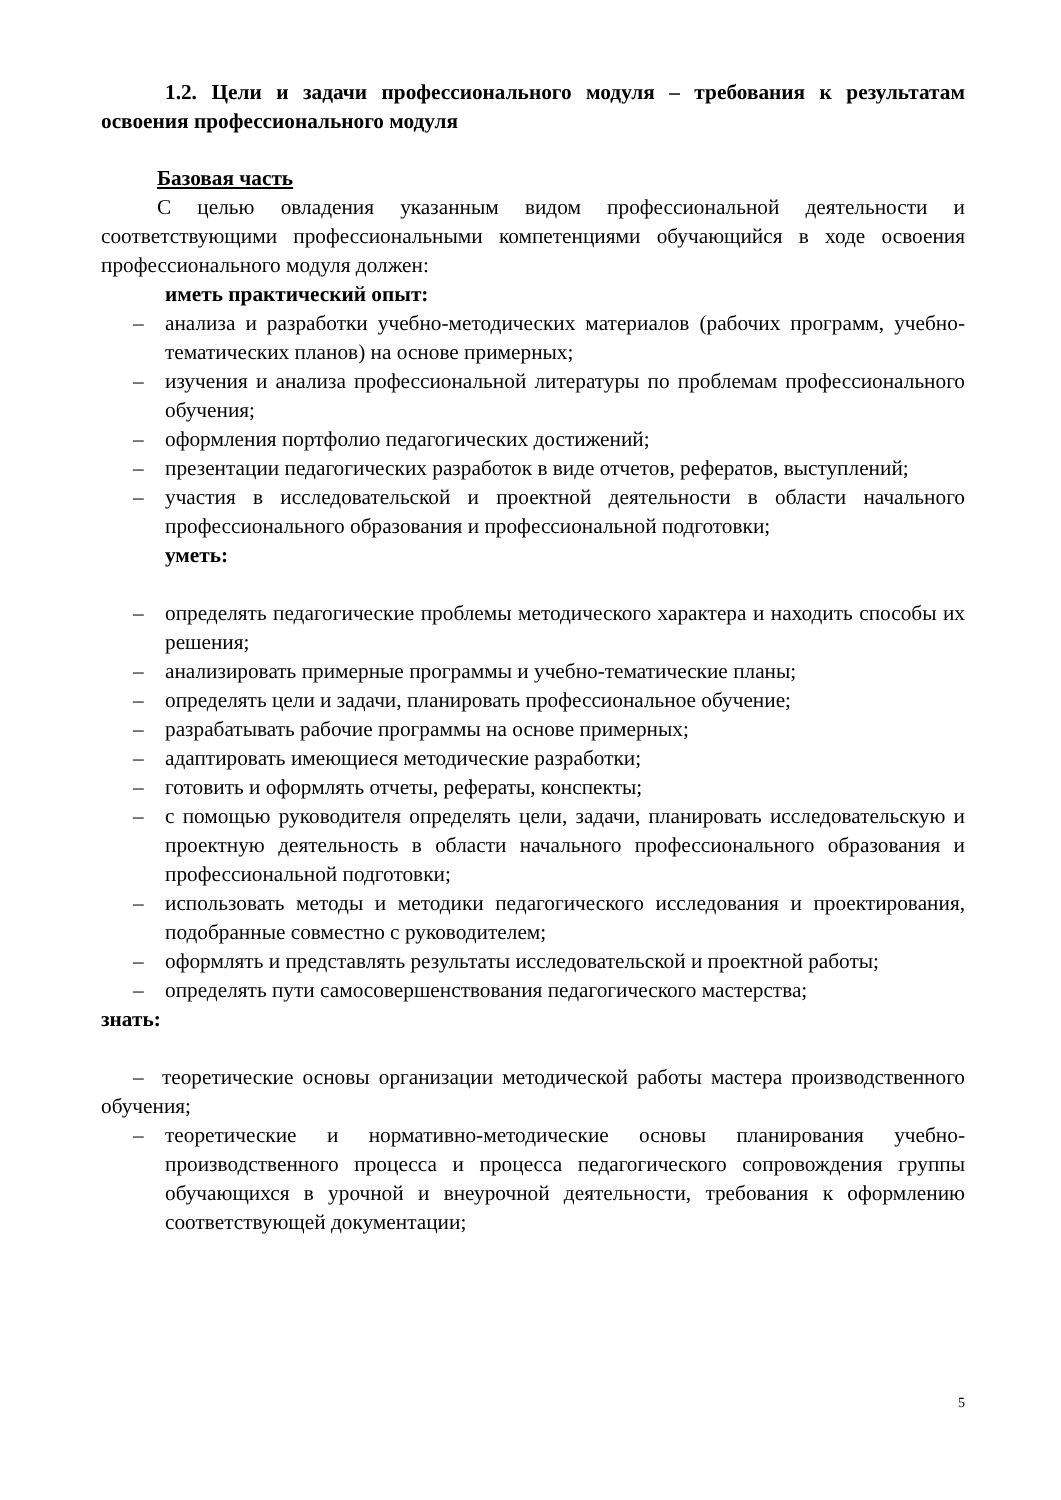1.2. Цели и задачи профессионального модуля – требования к результатам освоения профессионального модуля
Базовая часть
С целью овладения указанным видом профессиональной деятельности и соответствующими профессиональными компетенциями обучающийся в ходе освоения профессионального модуля должен:
иметь практический опыт:
– анализа и разработки учебно-методических материалов (рабочих программ, учебно-тематических планов) на основе примерных;
– изучения и анализа профессиональной литературы по проблемам профессионального обучения;
– оформления портфолио педагогических достижений;
– презентации педагогических разработок в виде отчетов, рефератов, выступлений;
– участия в исследовательской и проектной деятельности в области начального профессионального образования и профессиональной подготовки;
уметь:
– определять педагогические проблемы методического характера и находить способы их решения;
– анализировать примерные программы и учебно-тематические планы;
– определять цели и задачи, планировать профессиональное обучение;
– разрабатывать рабочие программы на основе примерных;
– адаптировать имеющиеся методические разработки;
– готовить и оформлять отчеты, рефераты, конспекты;
– с помощью руководителя определять цели, задачи, планировать исследовательскую и проектную деятельность в области начального профессионального образования и профессиональной подготовки;
– использовать методы и методики педагогического исследования и проектирования, подобранные совместно с руководителем;
– оформлять и представлять результаты исследовательской и проектной работы;
– определять пути самосовершенствования педагогического мастерства;
знать:
– теоретические основы организации методической работы мастера производственного обучения;
– теоретические и нормативно-методические основы планирования учебно-производственного процесса и процесса педагогического сопровождения группы обучающихся в урочной и внеурочной деятельности, требования к оформлению соответствующей документации;
5